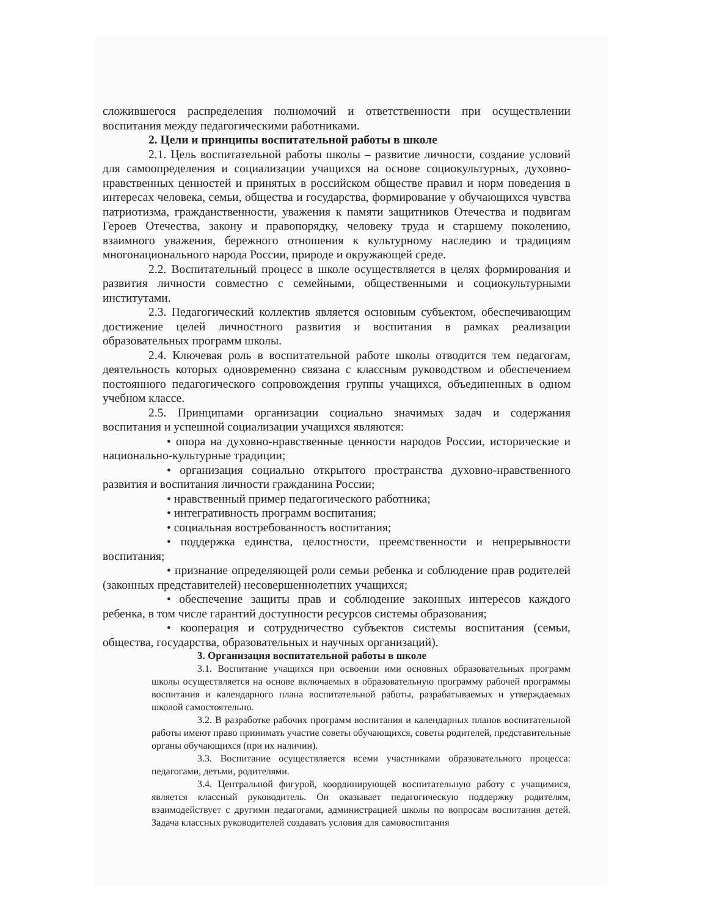сложившегося распределения полномочий и ответственности при осуществлении воспитания между педагогическими работниками.
2. Цели и принципы воспитательной работы в школе
2.1. Цель воспитательной работы школы – развитие личности, создание условий для самоопределения и социализации учащихся на основе социокультурных, духовно-нравственных ценностей и принятых в российском обществе правил и норм поведения в интересах человека, семьи, общества и государства, формирование у обучающихся чувства патриотизма, гражданственности, уважения к памяти защитников Отечества и подвигам Героев Отечества, закону и правопорядку, человеку труда и старшему поколению, взаимного уважения, бережного отношения к культурному наследию и традициям многонационального народа России, природе и окружающей среде.
2.2. Воспитательный процесс в школе осуществляется в целях формирования и развития личности совместно с семейными, общественными и социокультурными институтами.
2.3. Педагогический коллектив является основным субъектом, обеспечивающим достижение целей личностного развития и воспитания в рамках реализации образовательных программ школы.
2.4. Ключевая роль в воспитательной работе школы отводится тем педагогам, деятельность которых одновременно связана с классным руководством и обеспечением постоянного педагогического сопровождения группы учащихся, объединенных в одном учебном классе.
2.5. Принципами организации социально значимых задач и содержания воспитания и успешной социализации учащихся являются:
• опора на духовно-нравственные ценности народов России, исторические и национально-культурные традиции;
• организация социально открытого пространства духовно-нравственного развития и воспитания личности гражданина России;
• нравственный пример педагогического работника;
• интегративность программ воспитания;
• социальная востребованность воспитания;
• поддержка единства, целостности, преемственности и непрерывности воспитания;
• признание определяющей роли семьи ребенка и соблюдение прав родителей (законных представителей) несовершеннолетних учащихся;
• обеспечение защиты прав и соблюдение законных интересов каждого ребенка, в том числе гарантий доступности ресурсов системы образования;
• кооперация и сотрудничество субъектов системы воспитания (семьи, общества, государства, образовательных и научных организаций).
3. Организация воспитательной работы в школе
3.1. Воспитание учащихся при освоении ими основных образовательных программ школы осуществляется на основе включаемых в образовательную программу рабочей программы воспитания и календарного плана воспитательной работы, разрабатываемых и утверждаемых школой самостоятельно.
3.2. В разработке рабочих программ воспитания и календарных планов воспитательной работы имеют право принимать участие советы обучающихся, советы родителей, представительные органы обучающихся (при их наличии).
3.3. Воспитание осуществляется всеми участниками образовательного процесса: педагогами, детьми, родителями.
3.4. Центральной фигурой, координирующей воспитательную работу с учащимися, является классный руководитель. Он оказывает педагогическую поддержку родителям, взаимодействует с другими педагогами, администрацией школы по вопросам воспитания детей. Задача классных руководителей создавать условия для самовоспитания